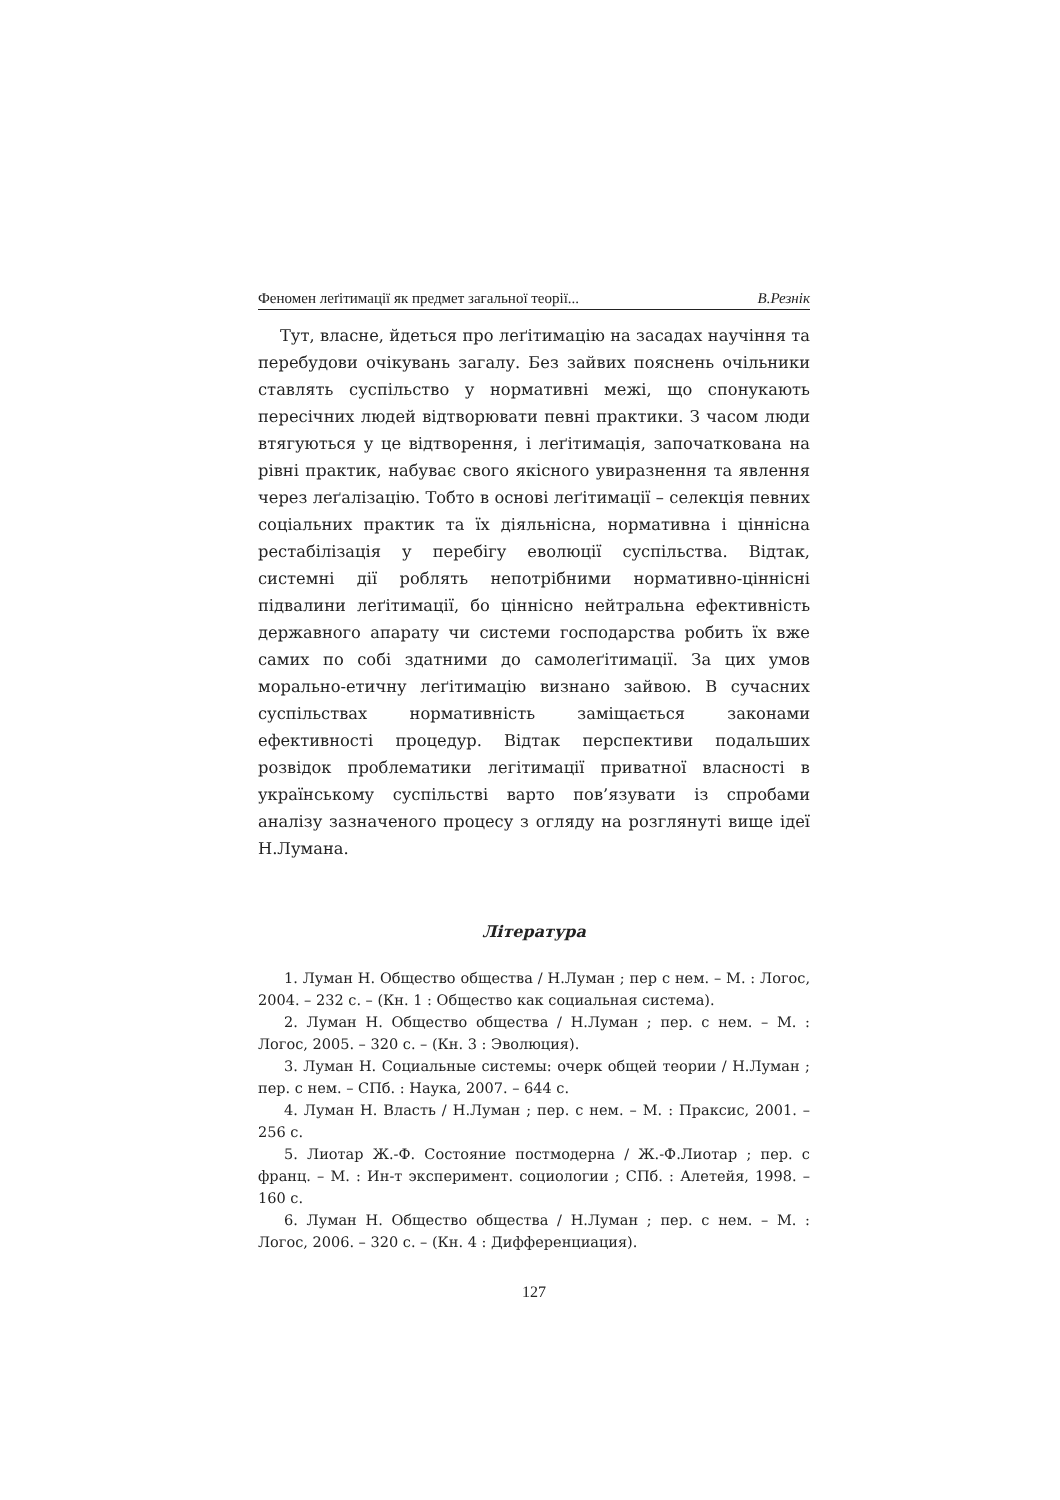Феномен леґітимації як предмет загальної теорії... В.Резнік
Тут, власне, йдеться про леґітимацію на засадах научіння та перебудови очікувань загалу. Без зайвих пояснень очільники ставлять суспільство у нормативні межі, що спонукають пересічних людей відтворювати певні практики. З часом люди втягуються у це відтворення, і леґітимація, започаткована на рівні практик, набуває свого якісного увиразнення та явлення через леґалізацію. Тобто в основі леґітимації – селекція певних соціальних практик та їх діяльнісна, нормативна і ціннісна рестабілізація у перебігу еволюції суспільства. Відтак, системні дії роблять непотрібними нормативно-ціннісні підвалини леґітимації, бо ціннісно нейтральна ефективність державного апарату чи системи господарства робить їх вже самих по собі здатними до самолеґітимації. За цих умов морально-етичну леґітимацію визнано зайвою. В сучасних суспільствах нормативність заміщається законами ефективності процедур. Відтак перспективи подальших розвідок проблематики легітимації приватної власності в українському суспільстві варто пов’язувати із спробами аналізу зазначеного процесу з огляду на розглянуті вище ідеї Н.Лумана.
Література
1. Луман Н. Общество общества / Н.Луман ; пер с нем. – М. : Логос, 2004. – 232 с. – (Кн. 1 : Общество как социальная система).
2. Луман Н. Общество общества / Н.Луман ; пер. с нем. – М. : Логос, 2005. – 320 с. – (Кн. 3 : Эволюция).
3. Луман Н. Социальные системы: очерк общей теории / Н.Луман ; пер. с нем. – СПб. : Наука, 2007. – 644 с.
4. Луман Н. Власть / Н.Луман ; пер. с нем. – М. : Праксис, 2001. – 256 с.
5. Лиотар Ж.-Ф. Состояние постмодерна / Ж.-Ф.Лиотар ; пер. с франц. – М. : Ин-т эксперимент. социологии ; СПб. : Алетейя, 1998. – 160 с.
6. Луман Н. Общество общества / Н.Луман ; пер. с нем. – М. : Логос, 2006. – 320 с. – (Кн. 4 : Дифференциация).
127